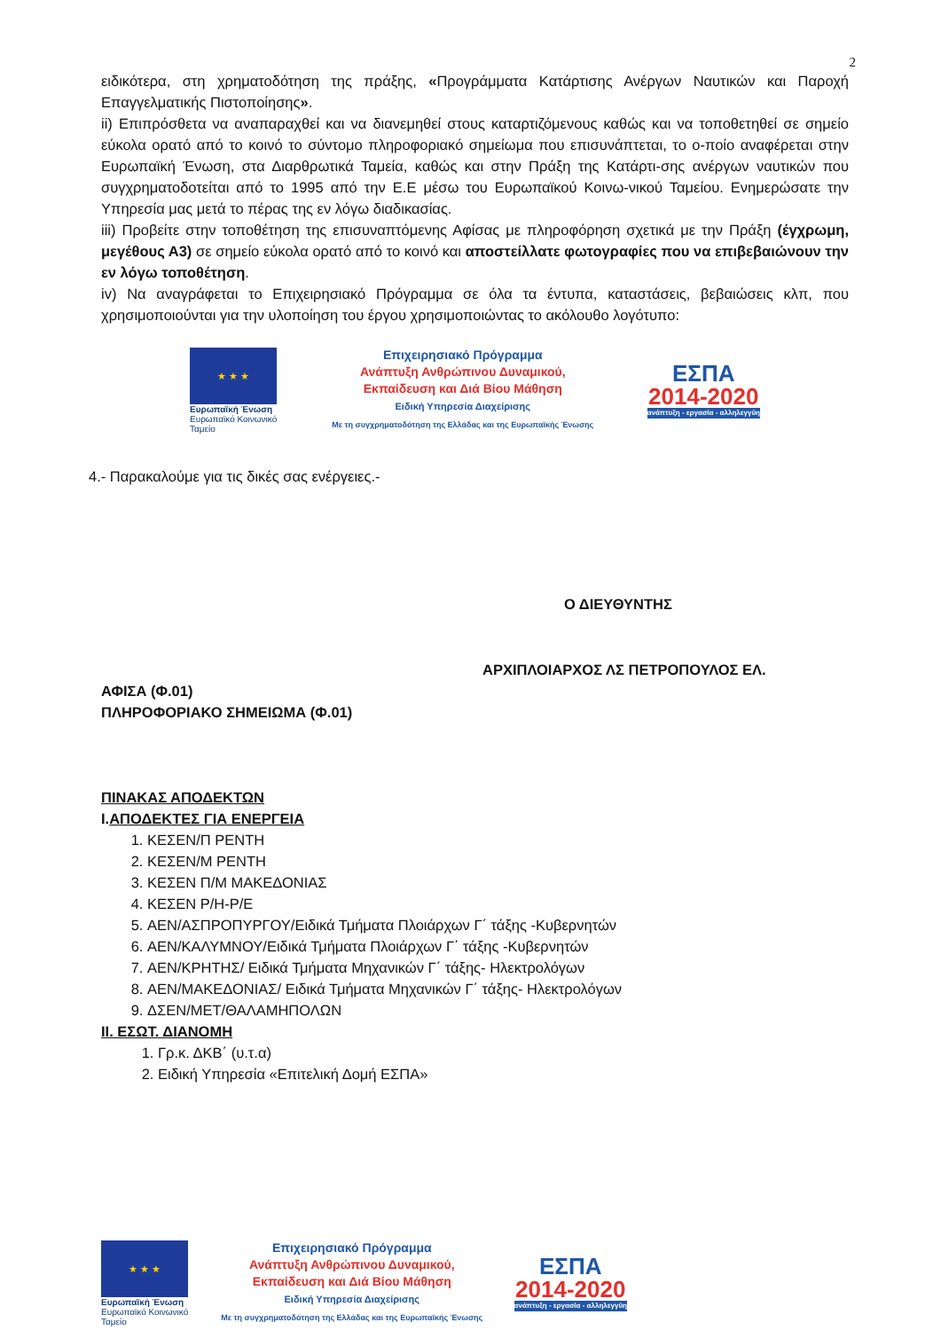2
ειδικότερα, στη χρηματοδότηση της πράξης, «Προγράμματα Κατάρτισης Ανέργων Ναυτικών και Παροχή Επαγγελματικής Πιστοποίησης».
ii) Επιπρόσθετα να αναπαραχθεί και να διανεμηθεί στους καταρτιζόμενους καθώς και να τοποθετηθεί σε σημείο εύκολα ορατό από το κοινό το σύντομο πληροφοριακό σημείωμα που επισυνάπτεται, το ο-ποίο αναφέρεται στην Ευρωπαϊκή Ένωση, στα Διαρθρωτικά Ταμεία, καθώς και στην Πράξη της Κατάρτι-σης ανέργων ναυτικών που συγχρηματοδοτείται από το 1995 από την Ε.Ε μέσω του Ευρωπαϊκού Κοινω-νικού Ταμείου. Ενημερώσατε την Υπηρεσία μας μετά το πέρας της εν λόγω διαδικασίας.
iii) Προβείτε στην τοποθέτηση της επισυναπτόμενης Αφίσας με πληροφόρηση σχετικά με την Πράξη (έγχρωμη, μεγέθους Α3) σε σημείο εύκολα ορατό από το κοινό και αποστείλλατε φωτογραφίες που να επιβεβαιώνουν την εν λόγω τοποθέτηση.
iv) Να αναγράφεται το Επιχειρησιακό Πρόγραμμα σε όλα τα έντυπα, καταστάσεις, βεβαιώσεις κλπ, που χρησιμοποιούνται για την υλοποίηση του έργου χρησιμοποιώντας το ακόλουθο λογότυπο:
★ ★ ★
Ευρωπαϊκή Ένωση
Ευρωπαϊκό Κοινωνικό Ταμείο
Επιχειρησιακό Πρόγραμμα
Ανάπτυξη Ανθρώπινου Δυναμικού,
Εκπαίδευση και Διά Βίου Μάθηση
Ειδική Υπηρεσία Διαχείρισης
Με τη συγχρηματοδότηση της Ελλάδας και της Ευρωπαϊκής Ένωσης
ΕΣΠΑ
2014-2020
ανάπτυξη - εργασία - αλληλεγγύη
4.- Παρακαλούμε για τις δικές σας ενέργειες.-
Ο ΔΙΕΥΘΥΝΤΗΣ
ΑΡΧΙΠΛΟΙΑΡΧΟΣ ΛΣ ΠΕΤΡΟΠΟΥΛΟΣ ΕΛ.
ΑΦΙΣΑ (Φ.01)
ΠΛΗΡΟΦΟΡΙΑΚΟ ΣΗΜΕΙΩΜΑ (Φ.01)
ΠΙΝΑΚΑΣ ΑΠΟΔΕΚΤΩΝ
Ι. ΑΠΟΔΕΚΤΕΣ ΓΙΑ ΕΝΕΡΓΕΙΑ
1. ΚΕΣΕΝ/Π ΡΕΝΤΗ
2. ΚΕΣΕΝ/Μ ΡΕΝΤΗ
3. ΚΕΣΕΝ Π/Μ ΜΑΚΕΔΟΝΙΑΣ
4. ΚΕΣΕΝ Ρ/Η-Ρ/Ε
5. ΑΕΝ/ΑΣΠΡΟΠΥΡΓΟΥ/Ειδικά Τμήματα Πλοιάρχων Γ΄ τάξης -Κυβερνητών
6. ΑΕΝ/ΚΑΛΥΜΝΟΥ/Ειδικά Τμήματα Πλοιάρχων Γ΄ τάξης -Κυβερνητών
7. ΑΕΝ/ΚΡΗΤΗΣ/ Ειδικά Τμήματα Μηχανικών Γ΄ τάξης- Ηλεκτρολόγων
8. ΑΕΝ/ΜΑΚΕΔΟΝΙΑΣ/ Ειδικά Τμήματα Μηχανικών Γ΄ τάξης- Ηλεκτρολόγων
9. ΔΣΕΝ/ΜΕΤ/ΘΑΛΑΜΗΠΟΛΩΝ
ΙΙ. ΕΣΩΤ. ΔΙΑΝΟΜΗ
1. Γρ.κ. ΔΚΒ΄ (υ.τ.α)
2. Ειδική Υπηρεσία «Επιτελική Δομή ΕΣΠΑ»
★ ★ ★
Ευρωπαϊκή Ένωση
Ευρωπαϊκό Κοινωνικό Ταμείο
Επιχειρησιακό Πρόγραμμα
Ανάπτυξη Ανθρώπινου Δυναμικού,
Εκπαίδευση και Διά Βίου Μάθηση
Ειδική Υπηρεσία Διαχείρισης
Με τη συγχρηματοδότηση της Ελλάδας και της Ευρωπαϊκής Ένωσης
ΕΣΠΑ
2014-2020
ανάπτυξη - εργασία - αλληλεγγύη